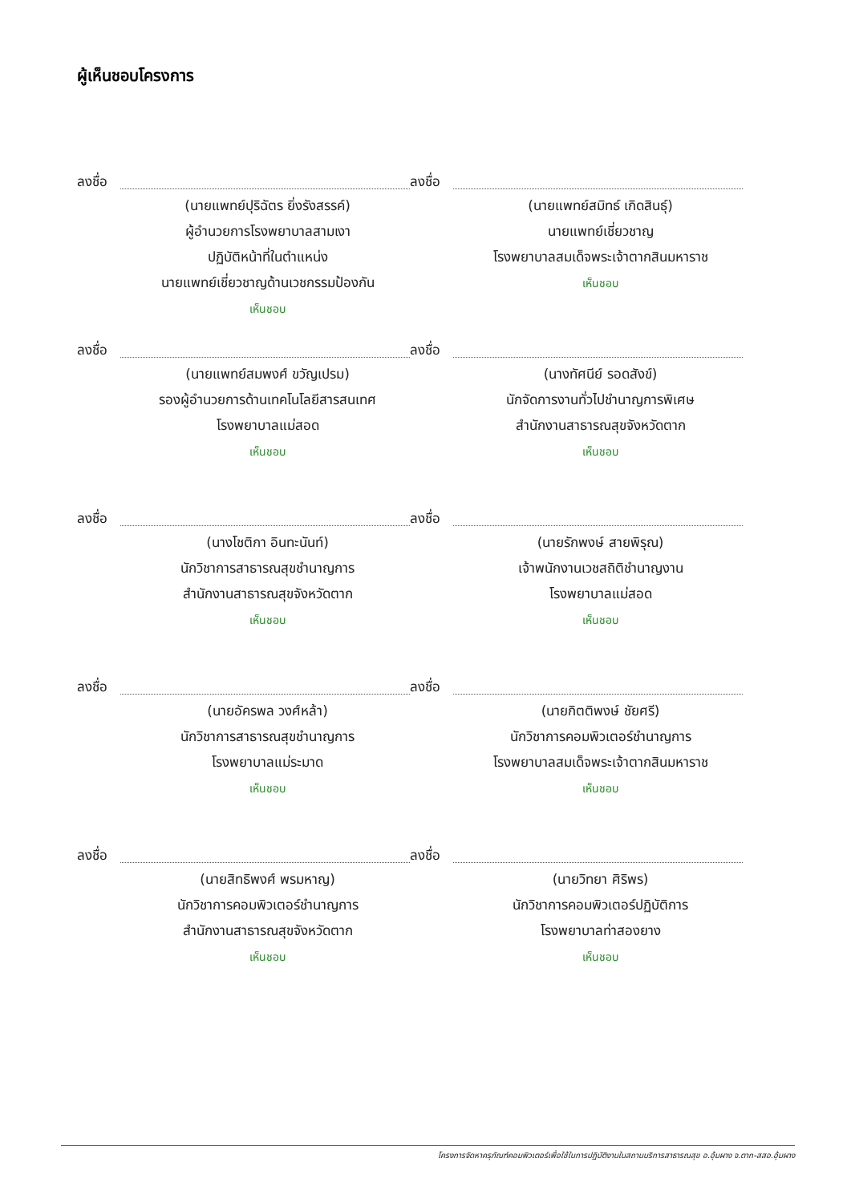ผู้เห็นชอบโครงการ
ลงชื่อ
(นายแพทย์ปุริฉัตร ยิ่งรังสรรค์)
ผู้อำนวยการโรงพยาบาลสามเงา
ปฏิบัติหน้าที่ในตำแหน่ง
นายแพทย์เชี่ยวชาญด้านเวชกรรมป้องกัน
เห็นชอบ
ลงชื่อ
(นายแพทย์สมิทธ์ เกิดสินธุ์)
นายแพทย์เชี่ยวชาญ
โรงพยาบาลสมเด็จพระเจ้าตากสินมหาราช
เห็นชอบ
ลงชื่อ
(นายแพทย์สมพงศ์ ขวัญเปรม)
รองผู้อำนวยการด้านเทคโนโลยีสารสนเทศ
โรงพยาบาลแม่สอด
เห็นชอบ
ลงชื่อ
(นางทัศนีย์ รอดสังข์)
นักจัดการงานทั่วไปชำนาญการพิเศษ
สำนักงานสาธารณสุขจังหวัดตาก
เห็นชอบ
ลงชื่อ
(นางโชติกา อินทะนันท์)
นักวิชาการสาธารณสุขชำนาญการ
สำนักงานสาธารณสุขจังหวัดตาก
เห็นชอบ
ลงชื่อ
(นายรักพงษ์ สายพิรุณ)
เจ้าพนักงานเวชสถิติชำนาญงาน
โรงพยาบาลแม่สอด
เห็นชอบ
ลงชื่อ
(นายอัครพล วงศ์หล้า)
นักวิชาการสาธารณสุขชำนาญการ
โรงพยาบาลแม่ระมาด
เห็นชอบ
ลงชื่อ
(นายกิตติพงษ์ ชัยศรี)
นักวิชาการคอมพิวเตอร์ชำนาญการ
โรงพยาบาลสมเด็จพระเจ้าตากสินมหาราช
เห็นชอบ
ลงชื่อ
(นายสิทธิพงศ์ พรมหาญ)
นักวิชาการคอมพิวเตอร์ชำนาญการ
สำนักงานสาธารณสุขจังหวัดตาก
เห็นชอบ
ลงชื่อ
(นายวิทยา ศิริพร)
นักวิชาการคอมพิวเตอร์ปฏิบัติการ
โรงพยาบาลท่าสองยาง
เห็นชอบ
โครงการจัดหาครุภัณฑ์คอมพิวเตอร์เพื่อใช้ในการปฏิบัติงานในสถานบริการสาธารณสุข อ.อุ้มผาง จ.ตาก-สสอ.อุ้มผาง